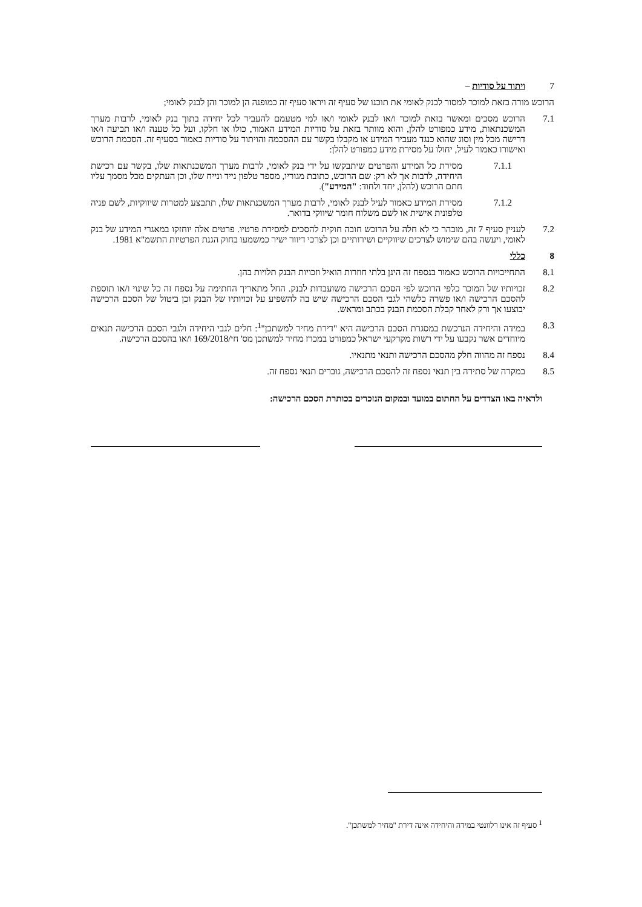7 ויתור על סודיות –
הרוכש מורה בזאת למוכר למסור לבנק לאומי את תוכנו של סעיף זה ויראו סעיף זה כמופנה הן למוכר והן לבנק לאומי;
7.1 הרוכש מסכים ומאשר בזאת למוכר ו/או לבנק לאומי ו/או למי מטעמם להעביר לכל יחידה בתוך בנק לאומי, לרבות מערך המשכנתאות, מידע כמפורט להלן, והוא מוותר בזאת על סודיות המידע האמור, כולו או חלקו, ועל כל טענה ו/או תביעה ו/או דרישה מכל מין וסוג שהוא כנגד מעביר המידע או מקבלו בקשר עם ההסכמה והויתור על סודיות כאמור בסעיף זה. הסכמת הרוכש ואישורו כאמור לעיל, יחולו על מסירת מידע כמפורט להלן:
7.1.1 מסירת כל המידע והפרטים שיתבקשו על ידי בנק לאומי, לרבות מערך המשכנתאות שלו, בקשר עם רכישת היחידה, לרבות אך לא רק: שם הרוכש, כתובת מגוריו, מספר טלפון נייד ונייח שלו, וכן העתקים מכל מסמך עליו חתם הרוכש (להלן, יחד ולחוד: "המידע").
7.1.2 מסירת המידע כאמור לעיל לבנק לאומי, לרבות מערך המשכנתאות שלו, תתבצע למטרות שיווקיות, לשם פניה טלפונית אישית או לשם משלוח חומר שיווקי בדואר.
7.2 לעניין סעיף 7 זה, מובהר כי לא חלה על הרוכש חובה חוקית להסכים למסירת פרטיו. פרטים אלה יוחזקו במאגרי המידע של בנק לאומי, ויעשה בהם שימוש לצרכים שיווקיים ושירותיים וכן לצרכי דיוור ישיר כמשמעו בחוק הגנת הפרטיות התשמ"א 1981.
8 כללי
8.1 התחייבויות הרוכש כאמור בנספח זה הינן בלתי חוזרות הואיל וזכויות הבנק תלויות בהן.
8.2 זכויותיו של המוכר כלפי הרוכש לפי הסכם הרכישה משועבדות לבנק. החל מתאריך החתימה על נספח זה כל שינוי ו/או תוספת להסכם הרכישה ו/או פשרה כלשהי לגבי הסכם הרכישה שיש בה להשפיע על זכויותיו של הבנק וכן ביטול של הסכם הרכישה יבוצעו אך ורק לאחר קבלת הסכמת הבנק בכתב ומראש.
8.3 במידה והיחידה הנרכשת במסגרת הסכם הרכישה היא "דירת מחיר למשתכן"<sup>1</sup>: חלים לגבי היחידה ולגבי הסכם הרכישה תנאים מיוחדים אשר נקבעו על ידי רשות מקרקעי ישראל כמפורט במכרז מחיר למשתכן מס' חי/169/2018 ו/או בהסכם הרכישה.
8.4 נספח זה מהווה חלק מהסכם הרכישה ותנאי מתנאיו.
8.5 במקרה של סתירה בין תנאי נספח זה להסכם הרכישה, גוברים תנאי נספח זה.
ולראיה באו הצדדים על החתום במועד ובמקום הנזכרים בכותרת הסכם הרכישה:
<sup>1</sup> סעיף זה אינו רלוונטי במידה והיחידה אינה דירת "מחיר למשתכן".